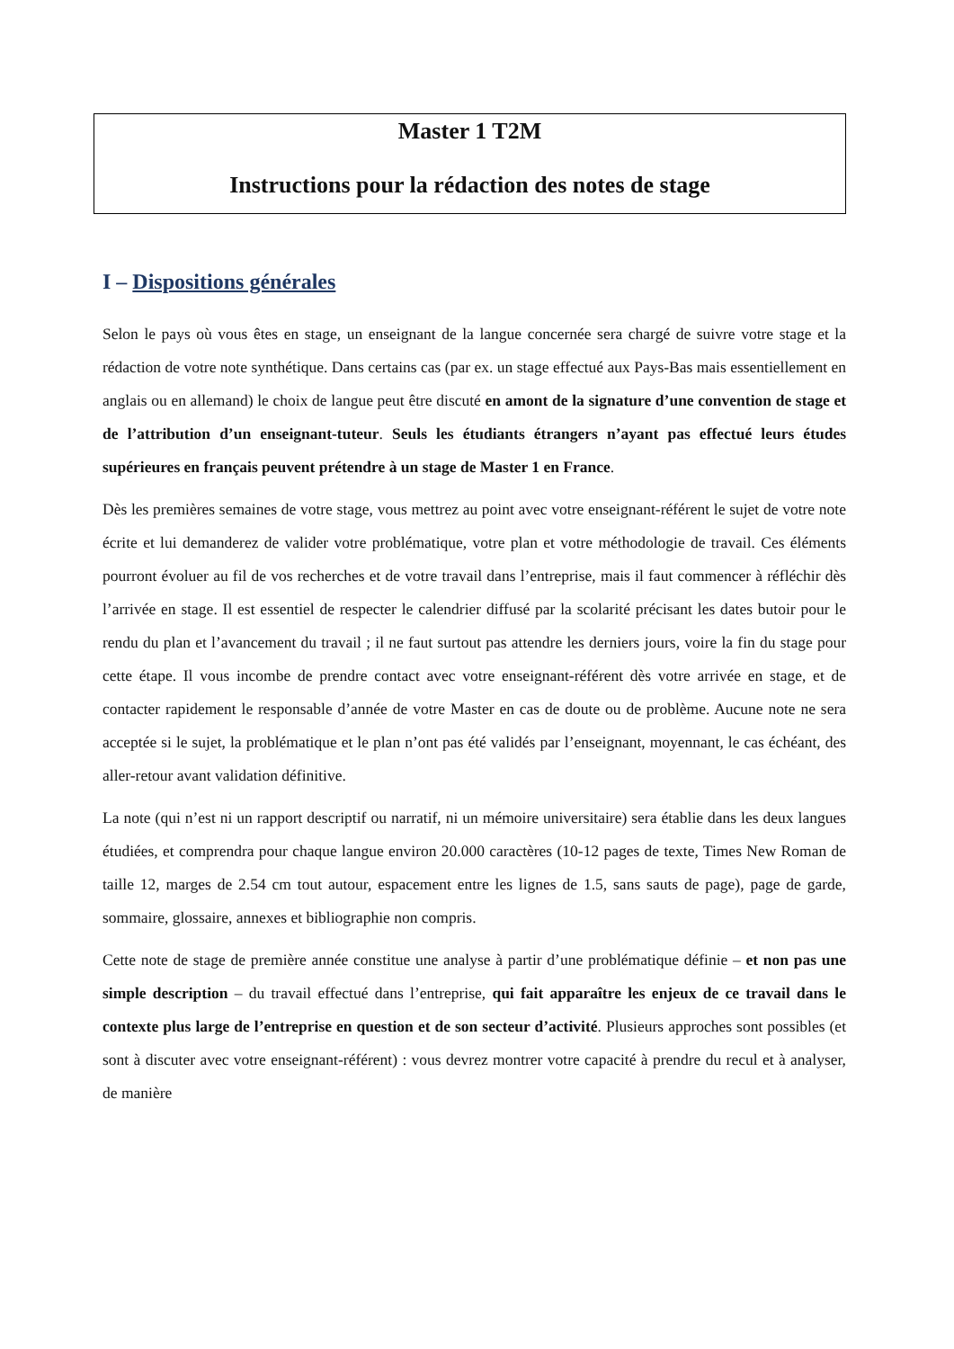Master 1 T2M
Instructions pour la rédaction des notes de stage
I – Dispositions générales
Selon le pays où vous êtes en stage, un enseignant de la langue concernée sera chargé de suivre votre stage et la rédaction de votre note synthétique. Dans certains cas (par ex. un stage effectué aux Pays-Bas mais essentiellement en anglais ou en allemand) le choix de langue peut être discuté en amont de la signature d’une convention de stage et de l’attribution d’un enseignant-tuteur. Seuls les étudiants étrangers n’ayant pas effectué leurs études supérieures en français peuvent prétendre à un stage de Master 1 en France.
Dès les premières semaines de votre stage, vous mettrez au point avec votre enseignant-référent le sujet de votre note écrite et lui demanderez de valider votre problématique, votre plan et votre méthodologie de travail. Ces éléments pourront évoluer au fil de vos recherches et de votre travail dans l’entreprise, mais il faut commencer à réfléchir dès l’arrivée en stage. Il est essentiel de respecter le calendrier diffusé par la scolarité précisant les dates butoir pour le rendu du plan et l’avancement du travail ; il ne faut surtout pas attendre les derniers jours, voire la fin du stage pour cette étape. Il vous incombe de prendre contact avec votre enseignant-référent dès votre arrivée en stage, et de contacter rapidement le responsable d’année de votre Master en cas de doute ou de problème. Aucune note ne sera acceptée si le sujet, la problématique et le plan n’ont pas été validés par l’enseignant, moyennant, le cas échéant, des aller-retour avant validation définitive.
La note (qui n’est ni un rapport descriptif ou narratif, ni un mémoire universitaire) sera établie dans les deux langues étudiées, et comprendra pour chaque langue environ 20.000 caractères (10-12 pages de texte, Times New Roman de taille 12, marges de 2.54 cm tout autour, espacement entre les lignes de 1.5, sans sauts de page), page de garde, sommaire, glossaire, annexes et bibliographie non compris.
Cette note de stage de première année constitue une analyse à partir d’une problématique définie – et non pas une simple description – du travail effectué dans l’entreprise, qui fait apparaître les enjeux de ce travail dans le contexte plus large de l’entreprise en question et de son secteur d’activité. Plusieurs approches sont possibles (et sont à discuter avec votre enseignant-référent) : vous devrez montrer votre capacité à prendre du recul et à analyser, de manière